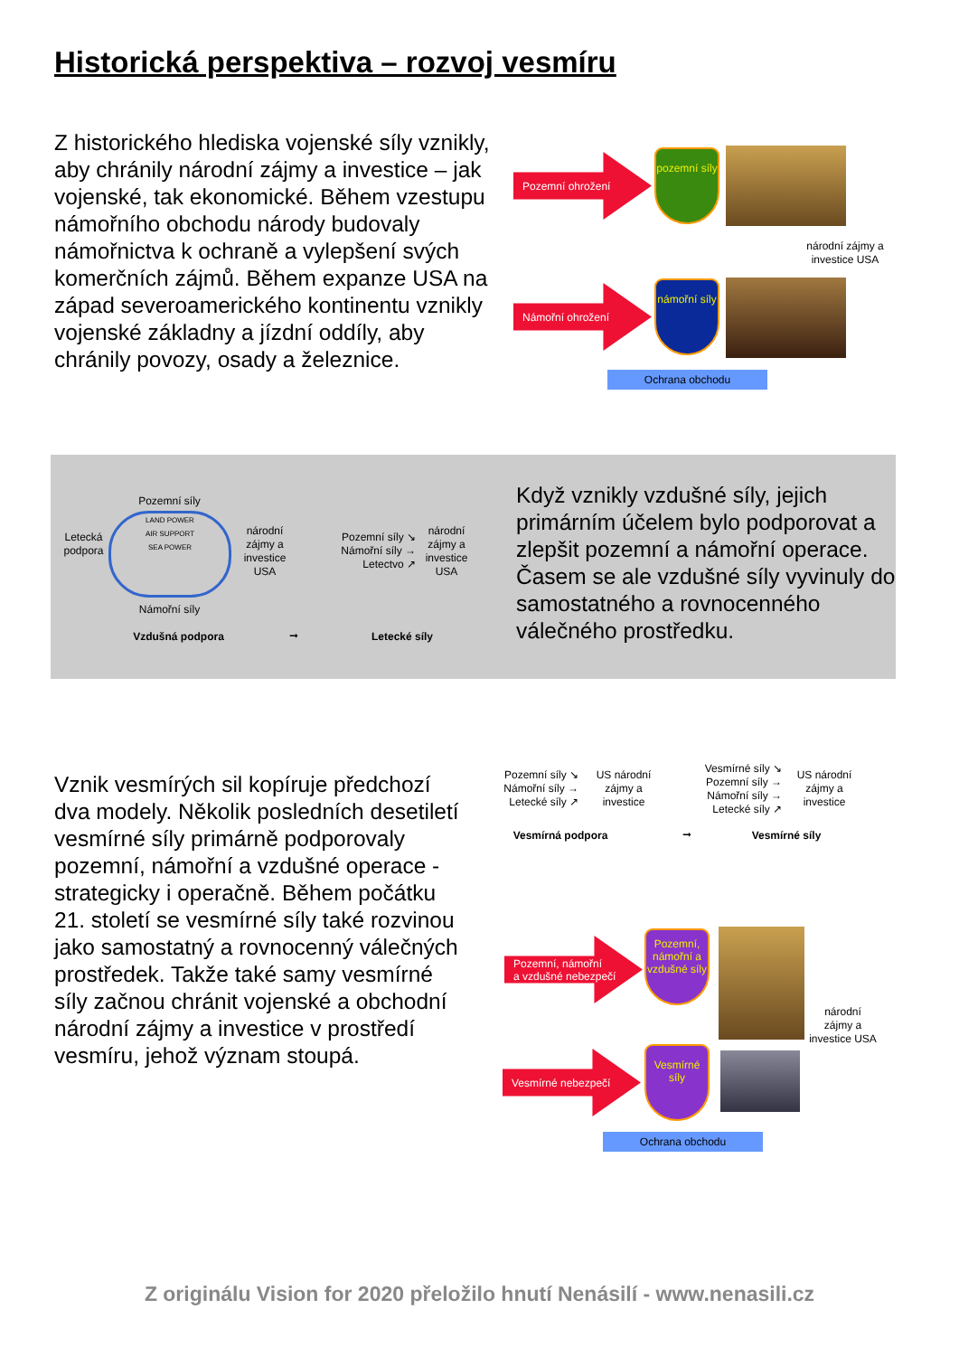Historická perspektiva – rozvoj vesmíru
Z historického hlediska vojenské síly vznikly, aby chránily národní zájmy a investice – jak vojenské, tak ekonomické. Během vzestupu námořního obchodu národy budovaly námořnictva k ochraně a vylepšení svých komerčních zájmů. Během expanze USA na západ severoamerického kontinentu vznikly vojenské základny a jízdní oddíly, aby chránily povozy, osady a železnice.
Pozemní ohrožení
pozemní síly
národní zájmy a investice USA
Námořní ohrožení
námořní síly
Ochrana obchodu
Pozemní síly
Letecká podpora
LAND POWER
AIR SUPPORT
SEA POWER
Námořní síly
národní zájmy a investice USA
Pozemní síly ↘
Námořní síly →
Letectvo ↗
národní zájmy a investice USA
Vzdušná podpora ➞ Letecké síly
Když vznikly vzdušné síly, jejich primárním účelem bylo podporovat a zlepšit pozemní a námořní operace. Časem se ale vzdušné síly vyvinuly do samostatného a rovnocenného válečného prostředku.
Vznik vesmírých sil kopíruje předchozí dva modely. Několik posledních desetiletí vesmírné síly primárně podporovaly pozemní, námořní a vzdušné operace - strategicky i operačně. Během počátku 21. století se vesmírné síly také rozvinou jako samostatný a rovnocenný válečných prostředek. Takže také samy vesmírné síly začnou chránit vojenské a obchodní národní zájmy a investice v prostředí vesmíru, jehož význam stoupá.
Pozemní síly ↘
Námořní síly →
Letecké síly ↗
US národní zájmy a investice
Vesmírné síly ↘
Pozemní síly →
Námořní síly →
Letecké síly ↗
US národní zájmy a investice
Vesmírná podpora ➞ Vesmírné síly
Pozemní, námořní
a vzdušné nebezpečí
Pozemní, námořní a vzdušné síly
národní zájmy a investice USA
Vesmírné nebezpečí
Vesmírné síly
Ochrana obchodu
Z originálu Vision for 2020 přeložilo hnutí Nenásilí - www.nenasili.cz